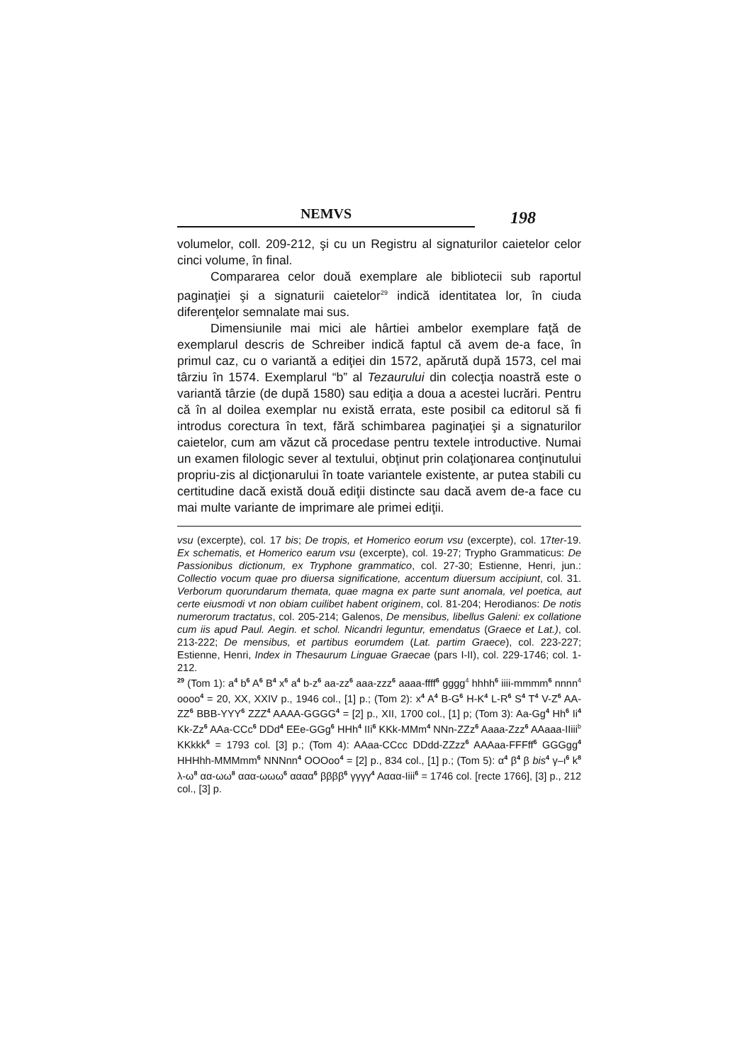NEMVS
198
volumelor, coll. 209-212, şi cu un Registru al signaturilor caietelor celor cinci volume, în final.
Compararea celor două exemplare ale bibliotecii sub raportul paginaţiei şi a signaturii caietelor<sup>29</sup> indică identitatea lor, în ciuda diferenţelor semnalate mai sus.
Dimensiunile mai mici ale hârtiei ambelor exemplare faţă de exemplarul descris de Schreiber indică faptul că avem de-a face, în primul caz, cu o variantă a ediţiei din 1572, apărută după 1573, cel mai târziu în 1574. Exemplarul “b” al Tezaurului din colecţia noastră este o variantă târzie (de după 1580) sau ediţia a doua a acestei lucrări. Pentru că în al doilea exemplar nu există errata, este posibil ca editorul să fi introdus corectura în text, fără schimbarea paginaţiei şi a signaturilor caietelor, cum am văzut că procedase pentru textele introductive. Numai un examen filologic sever al textului, obţinut prin colaţionarea conţinutului propriu-zis al dicţionarului în toate variantele existente, ar putea stabili cu certitudine dacă există două ediţii distincte sau dacă avem de-a face cu mai multe variante de imprimare ale primei ediţii.
vsu (excerpte), col. 17 bis; De tropis, et Homerico eorum vsu (excerpte), col. 17ter-19. Ex schematis, et Homerico earum vsu (excerpte), col. 19-27; Trypho Grammaticus: De Passionibus dictionum, ex Tryphone grammatico, col. 27-30; Estienne, Henri, jun.: Collectio vocum quae pro diuersa significatione, accentum diuersum accipiunt, col. 31. Verborum quorundarum themata, quae magna ex parte sunt anomala, vel poetica, aut certe eiusmodi vt non obiam cuilibet habent originem, col. 81-204; Herodianos: De notis numerorum tractatus, col. 205-214; Galenos, De mensibus, libellus Galeni: ex collatione cum iis apud Paul. Aegin. et schol. Nicandri leguntur, emendatus (Graece et Lat.), col. 213-222; De mensibus, et partibus eorumdem (Lat. partim Graece), col. 223-227; Estienne, Henri, Index in Thesaurum Linguae Graecae (pars I-II), col. 229-1746; col. 1-212.
<sup>29</sup> (Tom 1): a<sup>4</sup> b<sup>6</sup> A<sup>6</sup> B<sup>4</sup> x<sup>6</sup> a<sup>4</sup> b-z<sup>6</sup> aa-zz<sup>6</sup> aaa-zzz<sup>6</sup> aaaa-ffff<sup>6</sup> gggg<sup>4</sup> hhhh<sup>6</sup> iiii-mmmm<sup>6</sup> nnnn<sup>4</sup> oooo<sup>4</sup> = 20, XX, XXIV p., 1946 col., [1] p.; (Tom 2): x<sup>4</sup> A<sup>4</sup> B-G<sup>6</sup> H-K<sup>4</sup> L-R<sup>6</sup> S<sup>4</sup> T<sup>4</sup> V-Z<sup>6</sup> AA-ZZ<sup>6</sup> BBB-YYY<sup>6</sup> ZZZ<sup>4</sup> AAAA-GGGG<sup>4</sup> = [2] p., XII, 1700 col., [1] p; (Tom 3): Aa-Gg<sup>4</sup> Hh<sup>6</sup> Ii<sup>4</sup> Kk-Zz<sup>6</sup> AAa-CCc<sup>6</sup> DDd<sup>4</sup> EEe-GGg<sup>6</sup> HHh<sup>4</sup> IIi<sup>6</sup> KKk-MMm<sup>4</sup> NNn-ZZz<sup>6</sup> Aaaa-Zzz<sup>6</sup> AAaaa-IIiii<sup>b</sup> KKkkk<sup>6</sup> = 1793 col. [3] p.; (Tom 4): AAaa-CCcc DDdd-ZZzz<sup>6</sup> AAAaa-FFFff<sup>6</sup> GGGgg<sup>4</sup> HHHhh-MMMmm<sup>6</sup> NNNnn<sup>4</sup> OOOoo<sup>4</sup> = [2] p., 834 col., [1] p.; (Tom 5): α<sup>4</sup> β<sup>4</sup> β bis<sup>4</sup> γ–ι<sup>6</sup> k<sup>8</sup> λ-ω<sup>8</sup> αα-ωω<sup>8</sup> ααα-ωωω<sup>6</sup> αααα<sup>6</sup> ββββ<sup>6</sup> γγγγ<sup>4</sup> Αααα-Iiii<sup>6</sup> = 1746 col. [recte 1766], [3] p., 212 col., [3] p.